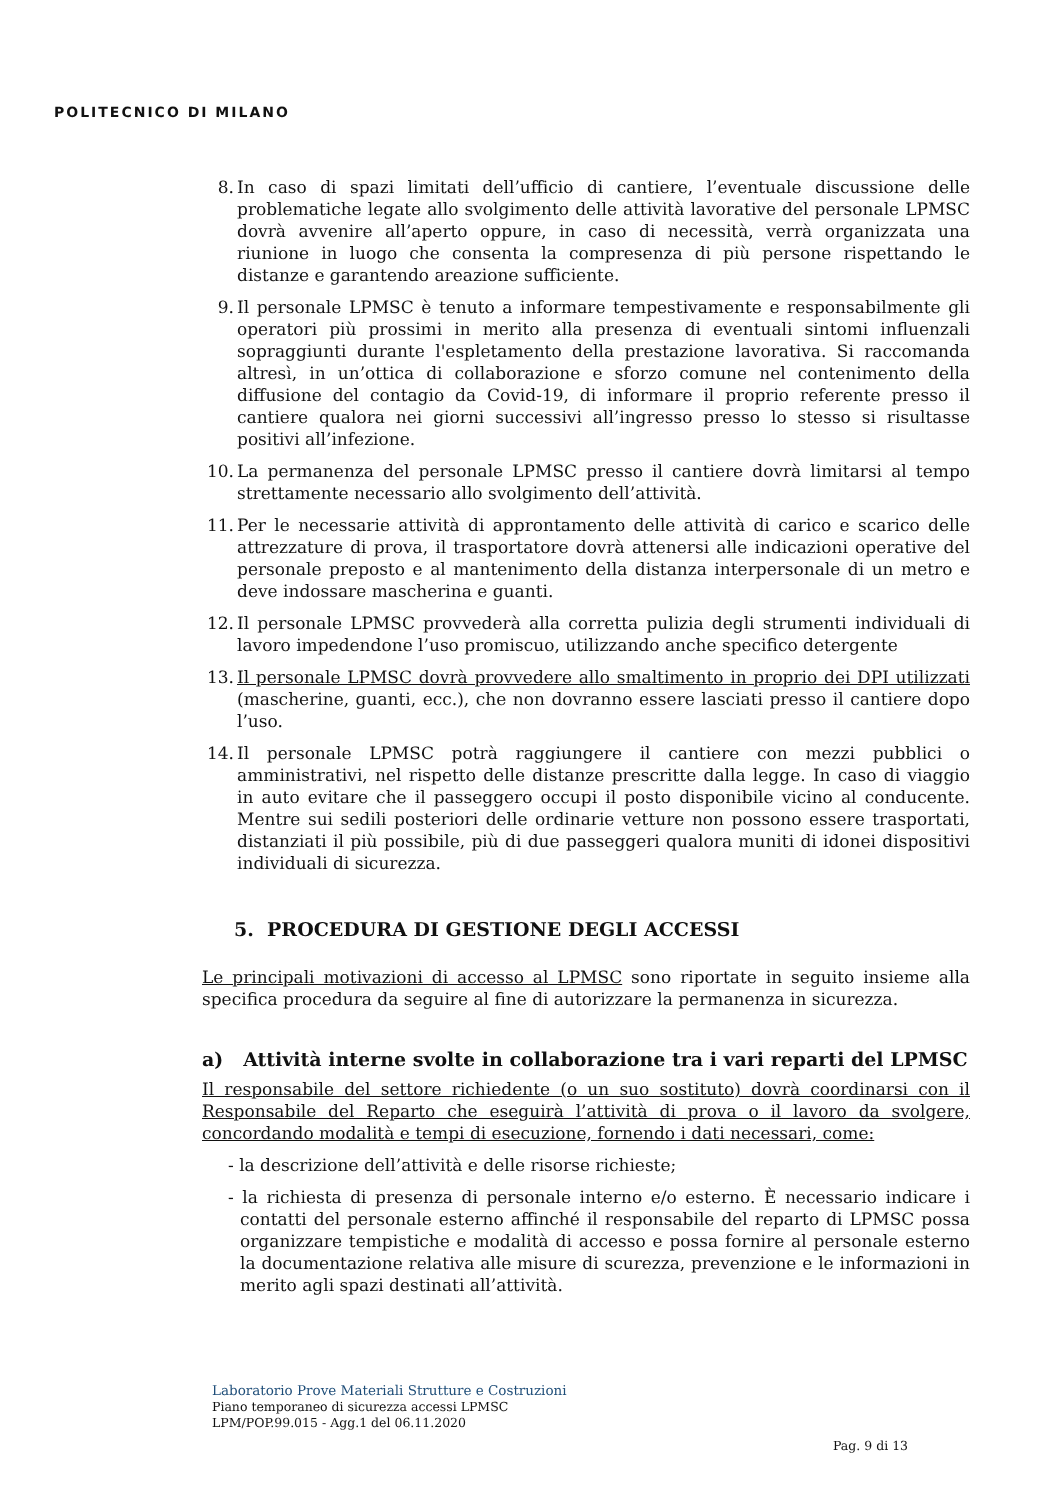POLITECNICO DI MILANO
8. In caso di spazi limitati dell’ufficio di cantiere, l’eventuale discussione delle problematiche legate allo svolgimento delle attività lavorative del personale LPMSC dovrà avvenire all’aperto oppure, in caso di necessità, verrà organizzata una riunione in luogo che consenta la compresenza di più persone rispettando le distanze e garantendo areazione sufficiente.
9. Il personale LPMSC è tenuto a informare tempestivamente e responsabilmente gli operatori più prossimi in merito alla presenza di eventuali sintomi influenzali sopraggiunti durante l'espletamento della prestazione lavorativa. Si raccomanda altresì, in un’ottica di collaborazione e sforzo comune nel contenimento della diffusione del contagio da Covid-19, di informare il proprio referente presso il cantiere qualora nei giorni successivi all’ingresso presso lo stesso si risultasse positivi all’infezione.
10. La permanenza del personale LPMSC presso il cantiere dovrà limitarsi al tempo strettamente necessario allo svolgimento dell’attività.
11. Per le necessarie attività di approntamento delle attività di carico e scarico delle attrezzature di prova, il trasportatore dovrà attenersi alle indicazioni operative del personale preposto e al mantenimento della distanza interpersonale di un metro e deve indossare mascherina e guanti.
12. Il personale LPMSC provvederà alla corretta pulizia degli strumenti individuali di lavoro impedendone l’uso promiscuo, utilizzando anche specifico detergente
13. Il personale LPMSC dovrà provvedere allo smaltimento in proprio dei DPI utilizzati (mascherine, guanti, ecc.), che non dovranno essere lasciati presso il cantiere dopo l’uso.
14. Il personale LPMSC potrà raggiungere il cantiere con mezzi pubblici o amministrativi, nel rispetto delle distanze prescritte dalla legge. In caso di viaggio in auto evitare che il passeggero occupi il posto disponibile vicino al conducente. Mentre sui sedili posteriori delle ordinarie vetture non possono essere trasportati, distanziati il più possibile, più di due passeggeri qualora muniti di idonei dispositivi individuali di sicurezza.
5. PROCEDURA DI GESTIONE DEGLI ACCESSI
Le principali motivazioni di accesso al LPMSC sono riportate in seguito insieme alla specifica procedura da seguire al fine di autorizzare la permanenza in sicurezza.
a) Attività interne svolte in collaborazione tra i vari reparti del LPMSC
Il responsabile del settore richiedente (o un suo sostituto) dovrà coordinarsi con il Responsabile del Reparto che eseguirà l’attività di prova o il lavoro da svolgere, concordando modalità e tempi di esecuzione, fornendo i dati necessari, come:
- la descrizione dell’attività e delle risorse richieste;
- la richiesta di presenza di personale interno e/o esterno. È necessario indicare i contatti del personale esterno affinché il responsabile del reparto di LPMSC possa organizzare tempistiche e modalità di accesso e possa fornire al personale esterno la documentazione relativa alle misure di scurezza, prevenzione e le informazioni in merito agli spazi destinati all’attività.
Laboratorio Prove Materiali Strutture e Costruzioni
Piano temporaneo di sicurezza accessi LPMSC
LPM/POP.99.015 - Agg.1 del 06.11.2020
Pag. 9 di 13